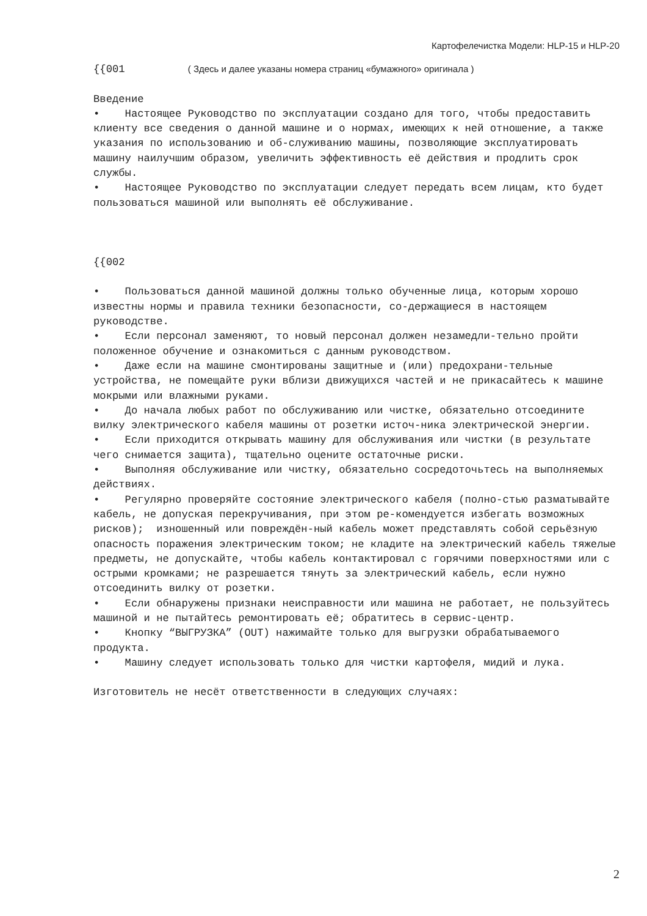Картофелечистка Модели: HLP-15 и HLP-20
{{001 ( Здесь и далее указаны номера страниц «бумажного» оригинала )
Введение • Настоящее Руководство по эксплуатации создано для того, чтобы предоставить клиенту все сведения о данной машине и о нормах, имеющих к ней отношение, а также указания по использованию и об-служиванию машины, позволяющие эксплуатировать машину наилучшим образом, увеличить эффективность её действия и продлить срок службы. • Настоящее Руководство по эксплуатации следует передать всем лицам, кто будет пользоваться машиной или выполнять её обслуживание. {{002 • Пользоваться данной машиной должны только обученные лица, которым хорошо известны нормы и правила техники безопасности, со-держащиеся в настоящем руководстве. • Если персонал заменяют, то новый персонал должен незамедли-тельно пройти положенное обучение и ознакомиться с данным руководством. • Даже если на машине смонтированы защитные и (или) предохрани-тельные устройства, не помещайте руки вблизи движущихся частей и не прикасайтесь к машине мокрыми или влажными руками. • До начала любых работ по обслуживанию или чистке, обязательно отсоедините вилку электрического кабеля машины от розетки источ-ника электрической энергии. • Если приходится открывать машину для обслуживания или чистки (в результате чего снимается защита), тщательно оцените остаточные риски. • Выполняя обслуживание или чистку, обязательно сосредоточьтесь на выполняемых действиях. • Регулярно проверяйте состояние электрического кабеля (полно-стью разматывайте кабель, не допуская перекручивания, при этом ре-комендуется избегать возможных рисков); изношенный или повреждён-ный кабель может представлять собой серьёзную опасность поражения электрическим током; не кладите на электрический кабель тяжелые предметы, не допускайте, чтобы кабель контактировал с горячими поверхностями или с острыми кромками; не разрешается тянуть за электрический кабель, если нужно отсоединить вилку от розетки. • Если обнаружены признаки неисправности или машина не работает, не пользуйтесь машиной и не пытайтесь ремонтировать её; обратитесь в сервис-центр. • Кнопку “ВЫГРУЗКА” (OUT) нажимайте только для выгрузки обрабатываемого продукта. • Машину следует использовать только для чистки картофеля, мидий и лука. Изготовитель не несёт ответственности в следующих случаях:
2